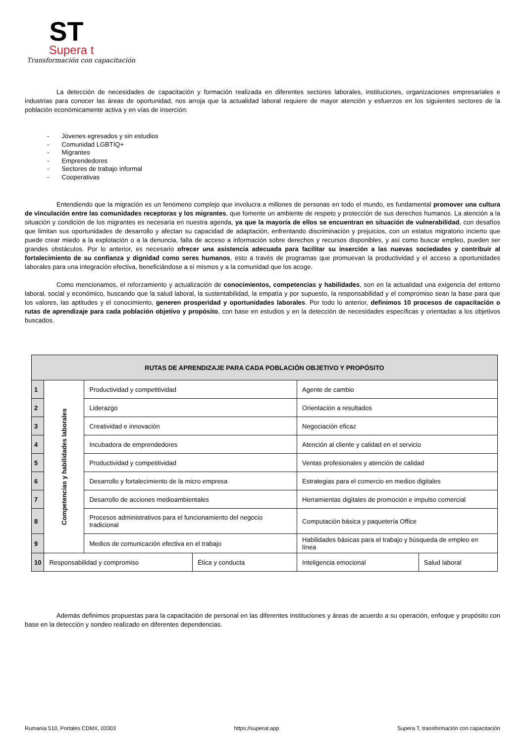ST
Supera t
Transformación con capacitación
La detección de necesidades de capacitación y formación realizada en diferentes sectores laborales, instituciones, organizaciones empresariales e industrias para conocer las áreas de oportunidad, nos arroja que la actualidad laboral requiere de mayor atención y esfuerzos en los siguientes sectores de la población económicamente activa y en vías de inserción:
- Jóvenes egresados y sin estudios
- Comunidad LGBTIQ+
- Migrantes
- Emprendedores
- Sectores de trabajo informal
- Cooperativas
Entendiendo que la migración es un fenómeno complejo que involucra a millones de personas en todo el mundo, es fundamental promover una cultura de vinculación entre las comunidades receptoras y los migrantes, que fomente un ambiente de respeto y protección de sus derechos humanos. La atención a la situación y condición de los migrantes es necesaria en nuestra agenda, ya que la mayoría de ellos se encuentran en situación de vulnerabilidad, con desafíos que limitan sus oportunidades de desarrollo y afectan su capacidad de adaptación, enfrentando discriminación y prejuicios, con un estatus migratorio incierto que puede crear miedo a la explotación o a la denuncia, falta de acceso a información sobre derechos y recursos disponibles, y así como buscar empleo, pueden ser grandes obstáculos. Por lo anterior, es necesario ofrecer una asistencia adecuada para facilitar su inserción a las nuevas sociedades y contribuir al fortalecimiento de su confianza y dignidad como seres humanos, esto a través de programas que promuevan la productividad y el acceso a oportunidades laborales para una integración efectiva, beneficiándose a sí mismos y a la comunidad que los acoge.
Como mencionamos, el reforzamiento y actualización de conocimientos, competencias y habilidades, son en la actualidad una exigencia del entorno laboral, social y económico, buscando que la salud laboral, la sustentabilidad, la empatía y por supuesto, la responsabilidad y el compromiso sean la base para que los valores, las aptitudes y el conocimiento, generen prosperidad y oportunidades laborales. Por todo lo anterior, definimos 10 procesos de capacitación o rutas de aprendizaje para cada población objetivo y propósito, con base en estudios y en la detección de necesidades específicas y orientadas a los objetivos buscados.
| RUTAS DE APRENDIZAJE PARA CADA POBLACIÓN OBJETIVO Y PROPÓSITO | | | | | |
| --- | --- | --- | --- | --- | --- |
| 1 | Competencias y habilidades laborales | Productividad y competitividad | | Agente de cambio | |
| 2 | | Liderazgo | | Orientación a resultados | |
| 3 | | Creatividad e innovación | | Negociación eficaz | |
| 4 | | Incubadora de emprendedores | | Atención al cliente y calidad en el servicio | |
| 5 | | Productividad y competitividad | | Ventas profesionales y atención de calidad | |
| 6 | | Desarrollo y fortalecimiento de la micro empresa | | Estrategias para el comercio en medios digitales | |
| 7 | | Desarrollo de acciones medioambientales | | Herramientas digitales de promoción e impulso comercial | |
| 8 | | Procesos administrativos para el funcionamiento del negocio tradicional | | Computación básica y paquetería Office | |
| 9 | | Medios de comunicación efectiva en el trabajo | | Habilidades básicas para el trabajo y búsqueda de empleo en línea | |
| 10 | Responsabilidad y compromiso | | Ética y conducta | Inteligencia emocional | Salud laboral |
Además definimos propuestas para la capacitación de personal en las diferentes instituciones y áreas de acuerdo a su operación, enfoque y propósito con base en la detección y sondeo realizado en diferentes dependencias.
Rumania 510, Portales CDMX, 03303 https://superat.app Supera T, transformación con capacitación